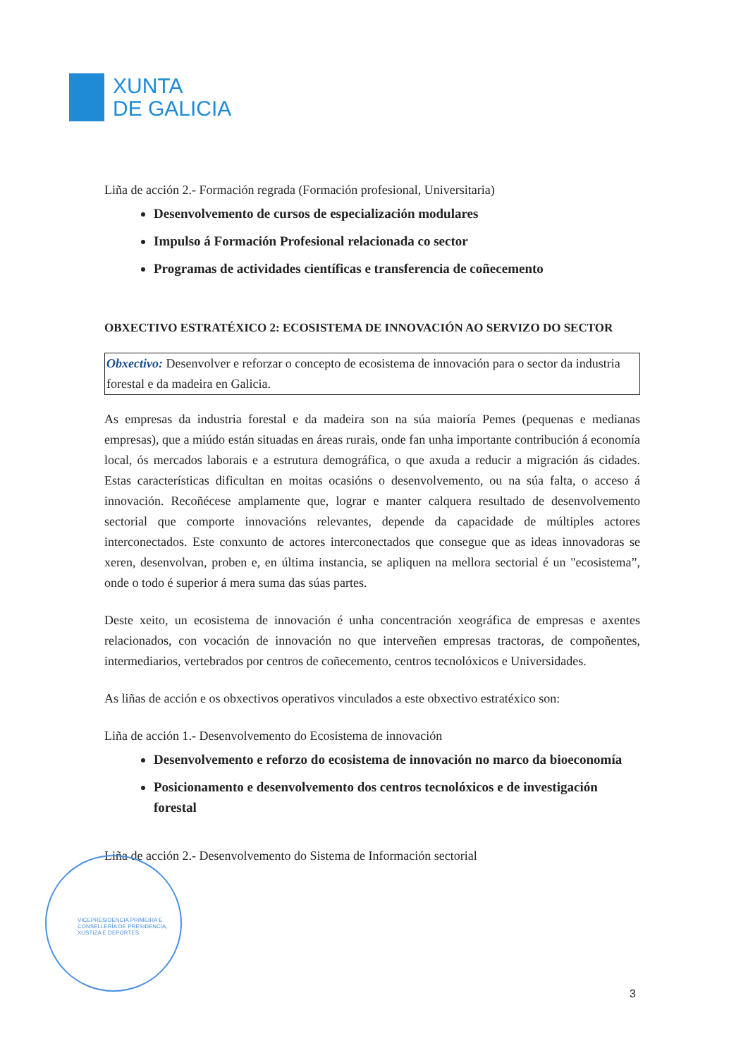XUNTA
DE GALICIA
Liña de acción 2.- Formación regrada (Formación profesional, Universitaria)
Desenvolvemento de cursos de especialización modulares
Impulso á Formación Profesional relacionada co sector
Programas de actividades científicas e transferencia de coñecemento
OBXECTIVO ESTRATÉXICO 2: ECOSISTEMA DE INNOVACIÓN AO SERVIZO DO SECTOR
Obxectivo: Desenvolver e reforzar o concepto de ecosistema de innovación para o sector da industria forestal e da madeira en Galicia.
As empresas da industria forestal e da madeira son na súa maioría Pemes (pequenas e medianas empresas), que a miúdo están situadas en áreas rurais, onde fan unha importante contribución á economía local, ós mercados laborais e a estrutura demográfica, o que axuda a reducir a migración ás cidades. Estas características dificultan en moitas ocasións o desenvolvemento, ou na súa falta, o acceso á innovación. Recoñécese amplamente que, lograr e manter calquera resultado de desenvolvemento sectorial que comporte innovacións relevantes, depende da capacidade de múltiples actores interconectados. Este conxunto de actores interconectados que consegue que as ideas innovadoras se xeren, desenvolvan, proben e, en última instancia, se apliquen na mellora sectorial é un "ecosistema”, onde o todo é superior á mera suma das súas partes.
Deste xeito, un ecosistema de innovación é unha concentración xeográfica de empresas e axentes relacionados, con vocación de innovación no que interveñen empresas tractoras, de compoñentes, intermediarios, vertebrados por centros de coñecemento, centros tecnolóxicos e Universidades.
As liñas de acción e os obxectivos operativos vinculados a este obxectivo estratéxico son:
Liña de acción 1.- Desenvolvemento do Ecosistema de innovación
Desenvolvemento e reforzo do ecosistema de innovación no marco da bioeconomía
Posicionamento e desenvolvemento dos centros tecnolóxicos e de investigación forestal
Liña de acción 2.- Desenvolvemento do Sistema de Información sectorial
VICEPRESIDENCIA PRIMEIRA E
CONSELLERÍA DE PRESIDENCIA,
XUSTIZA E DEPORTES
3